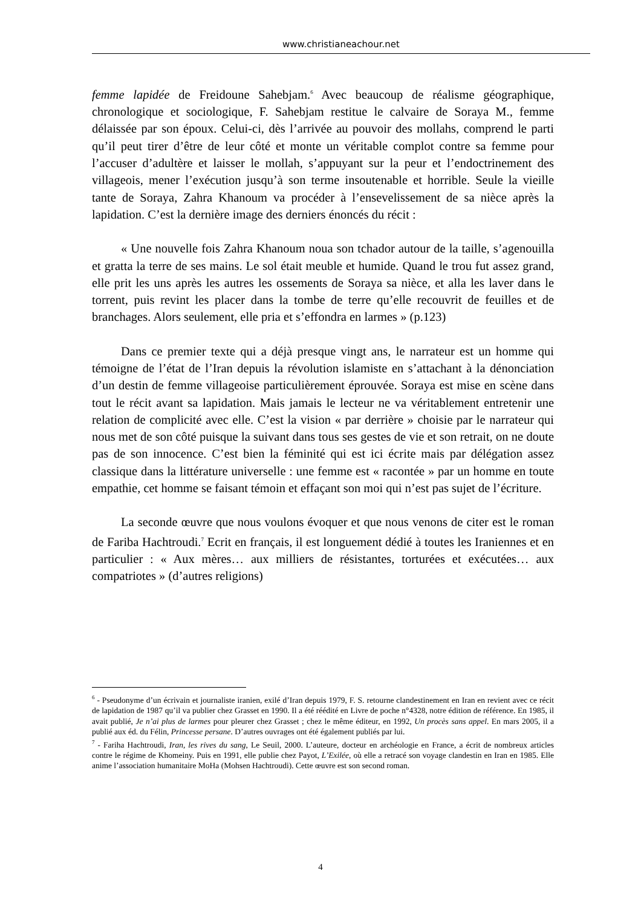www.christianeachour.net
femme lapidée de Freidoune Sahebjam.<sup>6</sup> Avec beaucoup de réalisme géographique, chronologique et sociologique, F. Sahebjam restitue le calvaire de Soraya M., femme délaissée par son époux. Celui-ci, dès l’arrivée au pouvoir des mollahs, comprend le parti qu’il peut tirer d’être de leur côté et monte un véritable complot contre sa femme pour l’accuser d’adultère et laisser le mollah, s’appuyant sur la peur et l’endoctrinement des villageois, mener l’exécution jusqu’à son terme insoutenable et horrible. Seule la vieille tante de Soraya, Zahra Khanoum va procéder à l’ensevelissement de sa nièce après la lapidation. C’est la dernière image des derniers énoncés du récit :
« Une nouvelle fois Zahra Khanoum noua son tchador autour de la taille, s’agenouilla et gratta la terre de ses mains. Le sol était meuble et humide. Quand le trou fut assez grand, elle prit les uns après les autres les ossements de Soraya sa nièce, et alla les laver dans le torrent, puis revint les placer dans la tombe de terre qu’elle recouvrit de feuilles et de branchages. Alors seulement, elle pria et s’effondra en larmes » (p.123)
Dans ce premier texte qui a déjà presque vingt ans, le narrateur est un homme qui témoigne de l’état de l’Iran depuis la révolution islamiste en s’attachant à la dénonciation d’un destin de femme villageoise particulièrement éprouvée. Soraya est mise en scène dans tout le récit avant sa lapidation. Mais jamais le lecteur ne va véritablement entretenir une relation de complicité avec elle. C’est la vision « par derrière » choisie par le narrateur qui nous met de son côté puisque la suivant dans tous ses gestes de vie et son retrait, on ne doute pas de son innocence. C’est bien la féminité qui est ici écrite mais par délégation assez classique dans la littérature universelle : une femme est « racontée » par un homme en toute empathie, cet homme se faisant témoin et effaçant son moi qui n’est pas sujet de l’écriture.
La seconde œuvre que nous voulons évoquer et que nous venons de citer est le roman de Fariba Hachtroudi.<sup>7</sup> Ecrit en français, il est longuement dédié à toutes les Iraniennes et en particulier : « Aux mères… aux milliers de résistantes, torturées et exécutées… aux compatriotes » (d’autres religions)
<sup>6</sup> - Pseudonyme d’un écrivain et journaliste iranien, exilé d’Iran depuis 1979, F. S. retourne clandestinement en Iran en revient avec ce récit de lapidation de 1987 qu’il va publier chez Grasset en 1990. Il a été réédité en Livre de poche n°4328, notre édition de référence. En 1985, il avait publié, Je n’ai plus de larmes pour pleurer chez Grasset ; chez le même éditeur, en 1992, Un procès sans appel. En mars 2005, il a publié aux éd. du Félin, Princesse persane. D’autres ouvrages ont été également publiés par lui.
<sup>7</sup> - Fariha Hachtroudi, Iran, les rives du sang, Le Seuil, 2000. L’auteure, docteur en archéologie en France, a écrit de nombreux articles contre le régime de Khomeiny. Puis en 1991, elle publie chez Payot, L’Exilée, où elle a retracé son voyage clandestin en Iran en 1985. Elle anime l’association humanitaire MoHa (Mohsen Hachtroudi). Cette œuvre est son second roman.
4